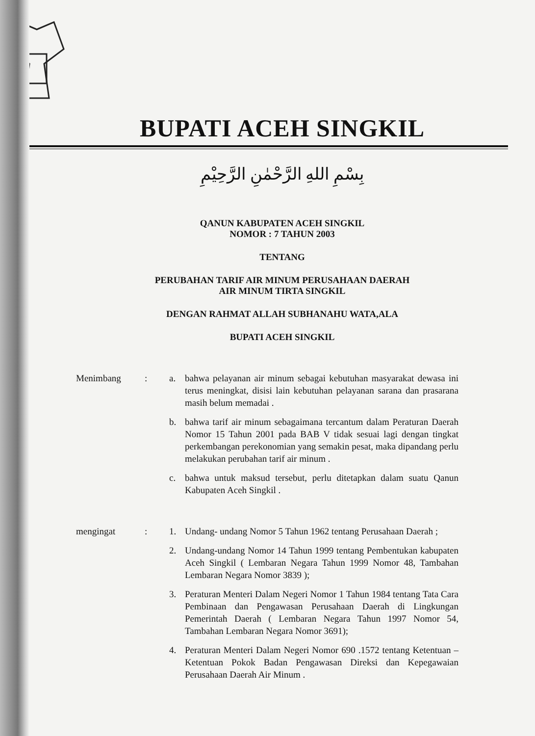BUPATI ACEH SINGKIL
بِسْمِ اللهِ الرَّحْمٰنِ الرَّحِيْمِ
QANUN KABUPATEN ACEH SINGKIL
NOMOR : 7 TAHUN 2003
TENTANG
PERUBAHAN TARIF AIR MINUM PERUSAHAAN DAERAH
AIR MINUM TIRTA SINGKIL
DENGAN RAHMAT ALLAH SUBHANAHU WATA,ALA
BUPATI ACEH SINGKIL
Menimbang : a. bahwa pelayanan air minum sebagai kebutuhan masyarakat dewasa ini terus meningkat, disisi lain kebutuhan pelayanan sarana dan prasarana masih belum memadai .
b. bahwa tarif air minum sebagaimana tercantum dalam Peraturan Daerah Nomor 15 Tahun 2001 pada BAB V tidak sesuai lagi dengan tingkat perkembangan perekonomian yang semakin pesat, maka dipandang perlu melakukan perubahan tarif air minum .
c. bahwa untuk maksud tersebut, perlu ditetapkan dalam suatu Qanun Kabupaten Aceh Singkil .
mengingat : 1. Undang- undang Nomor 5 Tahun 1962 tentang Perusahaan Daerah ;
2. Undang-undang Nomor 14 Tahun 1999 tentang Pembentukan kabupaten Aceh Singkil ( Lembaran Negara Tahun 1999 Nomor 48, Tambahan Lembaran Negara Nomor 3839 );
3. Peraturan Menteri Dalam Negeri Nomor 1 Tahun 1984 tentang Tata Cara Pembinaan dan Pengawasan Perusahaan Daerah di Lingkungan Pemerintah Daerah ( Lembaran Negara Tahun 1997 Nomor 54, Tambahan Lembaran Negara Nomor 3691);
4. Peraturan Menteri Dalam Negeri Nomor 690 .1572 tentang Ketentuan –Ketentuan Pokok Badan Pengawasan Direksi dan Kepegawaian Perusahaan Daerah Air Minum .